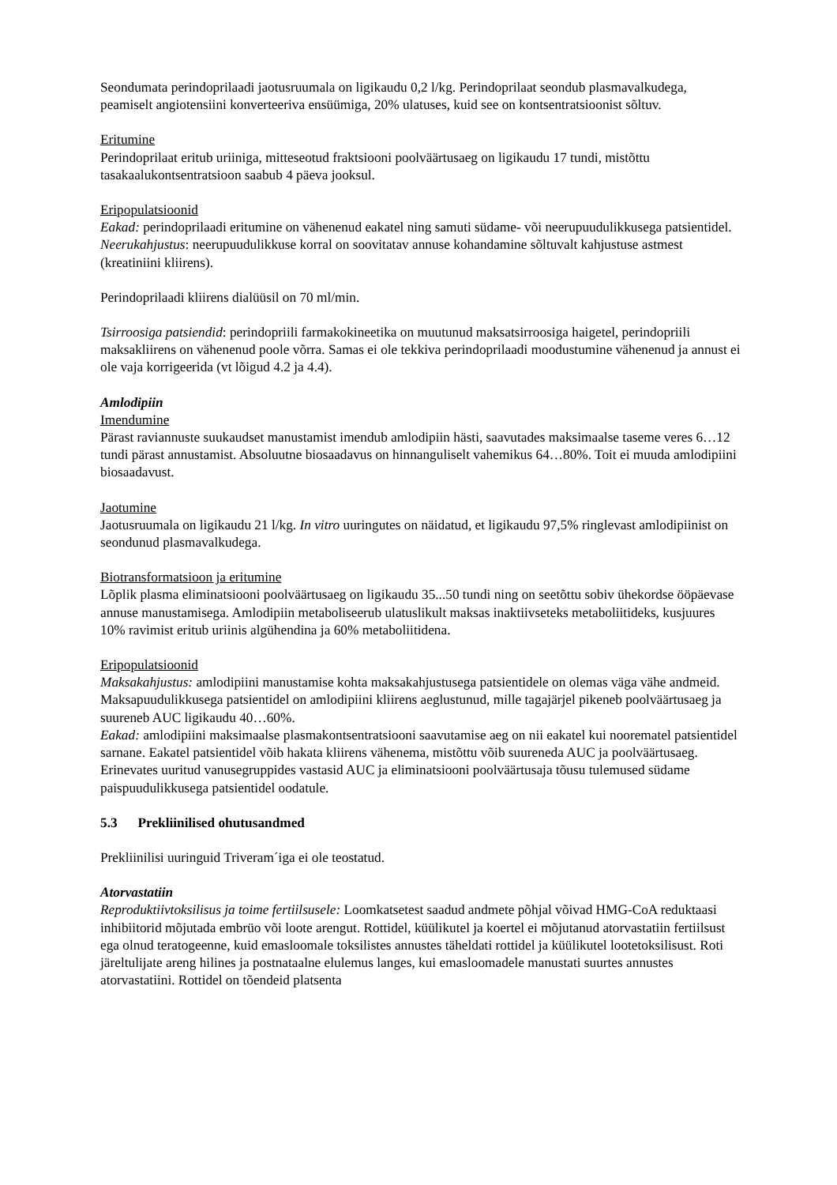Seondumata perindoprilaadi jaotusruumala on ligikaudu 0,2 l/kg. Perindoprilaat seondub plasmavalkudega, peamiselt angiotensiini konverteeriva ensüümiga, 20% ulatuses, kuid see on kontsentratsioonist sõltuv.
Eritumine
Perindoprilaat eritub uriiniga, mitteseotud fraktsiooni poolväärtusaeg on ligikaudu 17 tundi, mistõttu tasakaalukontsentratsioon saabub 4 päeva jooksul.
Eripopulatsioonid
Eakad: perindoprilaadi eritumine on vähenenud eakatel ning samuti südame- või neerupuudulikkusega patsientidel.
Neerukahjustus: neerupuudulikkuse korral on soovitatav annuse kohandamine sõltuvalt kahjustuse astmest (kreatiniini kliirens).
Perindoprilaadi kliirens dialüüsil on 70 ml/min.
Tsirroosiga patsiendid: perindopriili farmakokineetika on muutunud maksatsirroosiga haigetel, perindopriili maksakliirens on vähenenud poole võrra. Samas ei ole tekkiva perindoprilaadi moodustumine vähenenud ja annust ei ole vaja korrigeerida (vt lõigud 4.2 ja 4.4).
Amlodipiin
Imendumine
Pärast raviannuste suukaudset manustamist imendub amlodipiin hästi, saavutades maksimaalse taseme veres 6…12 tundi pärast annustamist. Absoluutne biosaadavus on hinnanguliselt vahemikus 64…80%. Toit ei muuda amlodipiini biosaadavust.
Jaotumine
Jaotusruumala on ligikaudu 21 l/kg. In vitro uuringutes on näidatud, et ligikaudu 97,5% ringlevast amlodipiinist on seondunud plasmavalkudega.
Biotransformatsioon ja eritumine
Lõplik plasma eliminatsiooni poolväärtusaeg on ligikaudu 35...50 tundi ning on seetõttu sobiv ühekordse ööpäevase annuse manustamisega. Amlodipiin metaboliseerub ulatuslikult maksas inaktiivseteks metaboliitideks, kusjuures 10% ravimist eritub uriinis algühendina ja 60% metaboliitidena.
Eripopulatsioonid
Maksakahjustus: amlodipiini manustamise kohta maksakahjustusega patsientidele on olemas väga vähe andmeid. Maksapuudulikkusega patsientidel on amlodipiini kliirens aeglustunud, mille tagajärjel pikeneb poolväärtusaeg ja suureneb AUC ligikaudu 40…60%.
Eakad: amlodipiini maksimaalse plasmakontsentratsiooni saavutamise aeg on nii eakatel kui noorematel patsientidel sarnane. Eakatel patsientidel võib hakata kliirens vähenema, mistõttu võib suureneda AUC ja poolväärtusaeg. Erinevates uuritud vanusegruppides vastasid AUC ja eliminatsiooni poolväärtusaja tõusu tulemused südame paispuudulikkusega patsientidel oodatule.
5.3 Prekliinilised ohutusandmed
Prekliinilisi uuringuid Triveram´iga ei ole teostatud.
Atorvastatiin
Reproduktiivtoksilisus ja toime fertiilsusele: Loomkatsetest saadud andmete põhjal võivad HMG-CoA reduktaasi inhibiitorid mõjutada embrüo või loote arengut. Rottidel, küülikutel ja koertel ei mõjutanud atorvastatiin fertiilsust ega olnud teratogeenne, kuid emasloomale toksilistes annustes täheldati rottidel ja küülikutel lootetoksilisust. Roti järeltulijate areng hilines ja postnataalne elulemus langes, kui emasloomadele manustati suurtes annustes atorvastatiini. Rottidel on tõendeid platsenta